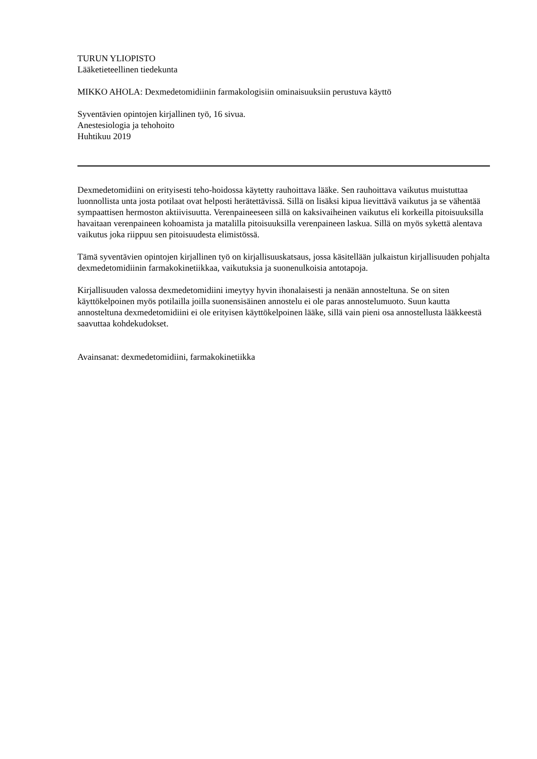TURUN YLIOPISTO
Lääketieteellinen tiedekunta
MIKKO AHOLA: Dexmedetomidiinin farmakologisiin ominaisuuksiin perustuva käyttö
Syventävien opintojen kirjallinen työ, 16 sivua.
Anestesiologia ja tehohoito
Huhtikuu 2019
Dexmedetomidiini on erityisesti teho-hoidossa käytetty rauhoittava lääke. Sen rauhoittava vaikutus muistuttaa luonnollista unta josta potilaat ovat helposti herätettävissä. Sillä on lisäksi kipua lievittävä vaikutus ja se vähentää sympaattisen hermoston aktiivisuutta. Verenpaineeseen sillä on kaksivaiheinen vaikutus eli korkeilla pitoisuuksilla havaitaan verenpaineen kohoamista ja matalilla pitoisuuksilla verenpaineen laskua. Sillä on myös sykettä alentava vaikutus joka riippuu sen pitoisuudesta elimistössä.
Tämä syventävien opintojen kirjallinen työ on kirjallisuuskatsaus, jossa käsitellään julkaistun kirjallisuuden pohjalta dexmedetomidiinin farmakokinetiikkaa, vaikutuksia ja suonenulkoisia antotapoja.
Kirjallisuuden valossa dexmedetomidiini imeytyy hyvin ihonalaisesti ja nenään annosteltuna. Se on siten käyttökelpoinen myös potilailla joilla suonensisäinen annostelu ei ole paras annostelumuoto. Suun kautta annosteltuna dexmedetomidiini ei ole erityisen käyttökelpoinen lääke, sillä vain pieni osa annostellusta lääkkeestä saavuttaa kohdekudokset.
Avainsanat: dexmedetomidiini, farmakokinetiikka